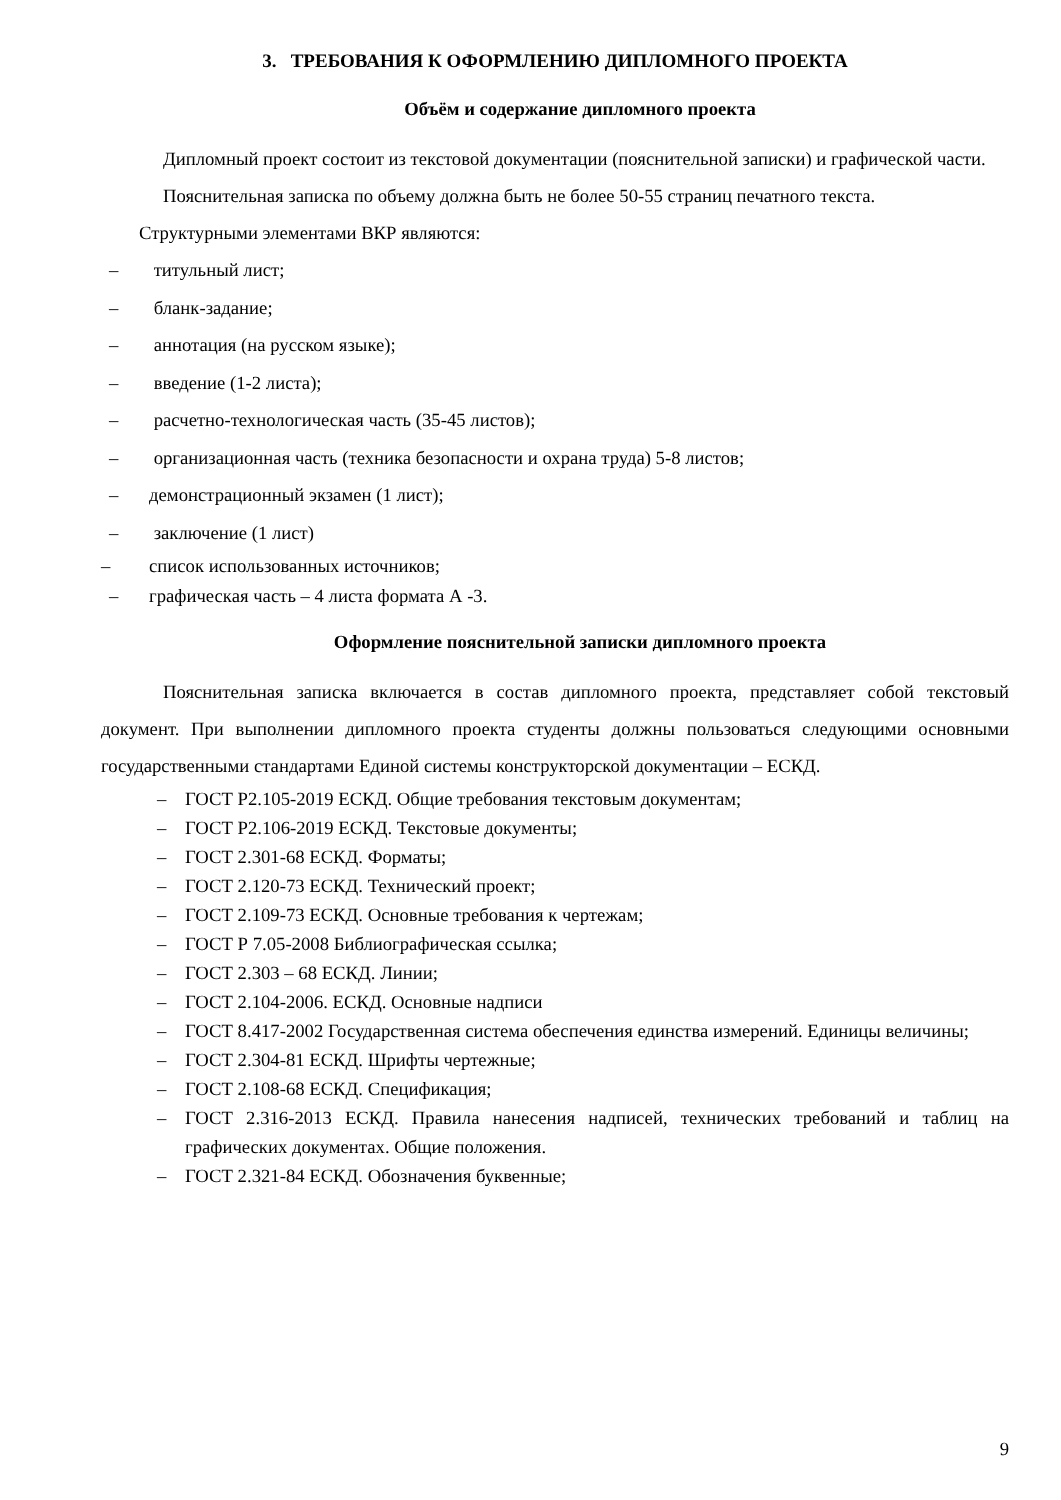3. ТРЕБОВАНИЯ К ОФОРМЛЕНИЮ ДИПЛОМНОГО ПРОЕКТА
Объём и содержание дипломного проекта
Дипломный проект состоит из текстовой документации (пояснительной записки) и графической части.
Пояснительная записка по объему должна быть не более 50-55 страниц печатного текста.
Структурными элементами ВКР являются:
– титульный лист;
– бланк-задание;
– аннотация (на русском языке);
– введение (1-2 листа);
– расчетно-технологическая часть (35-45 листов);
– организационная часть (техника безопасности и охрана труда) 5-8 листов;
– демонстрационный экзамен (1 лист);
– заключение (1 лист)
– список использованных источников;
– графическая часть – 4 листа формата А -3.
Оформление пояснительной записки дипломного проекта
Пояснительная записка включается в состав дипломного проекта, представляет собой текстовый документ. При выполнении дипломного проекта студенты должны пользоваться следующими основными государственными стандартами Единой системы конструкторской документации – ЕСКД.
– ГОСТ Р2.105-2019 ЕСКД. Общие требования текстовым документам;
– ГОСТ Р2.106-2019 ЕСКД. Текстовые документы;
– ГОСТ 2.301-68 ЕСКД. Форматы;
– ГОСТ 2.120-73 ЕСКД. Технический проект;
– ГОСТ 2.109-73 ЕСКД. Основные требования к чертежам;
– ГОСТ Р 7.05-2008 Библиографическая ссылка;
– ГОСТ 2.303 – 68 ЕСКД. Линии;
– ГОСТ 2.104-2006. ЕСКД. Основные надписи
– ГОСТ 8.417-2002 Государственная система обеспечения единства измерений. Единицы величины;
– ГОСТ 2.304-81 ЕСКД. Шрифты чертежные;
– ГОСТ 2.108-68 ЕСКД. Спецификация;
– ГОСТ 2.316-2013 ЕСКД. Правила нанесения надписей, технических требований и таблиц на графических документах. Общие положения.
– ГОСТ 2.321-84 ЕСКД. Обозначения буквенные;
9